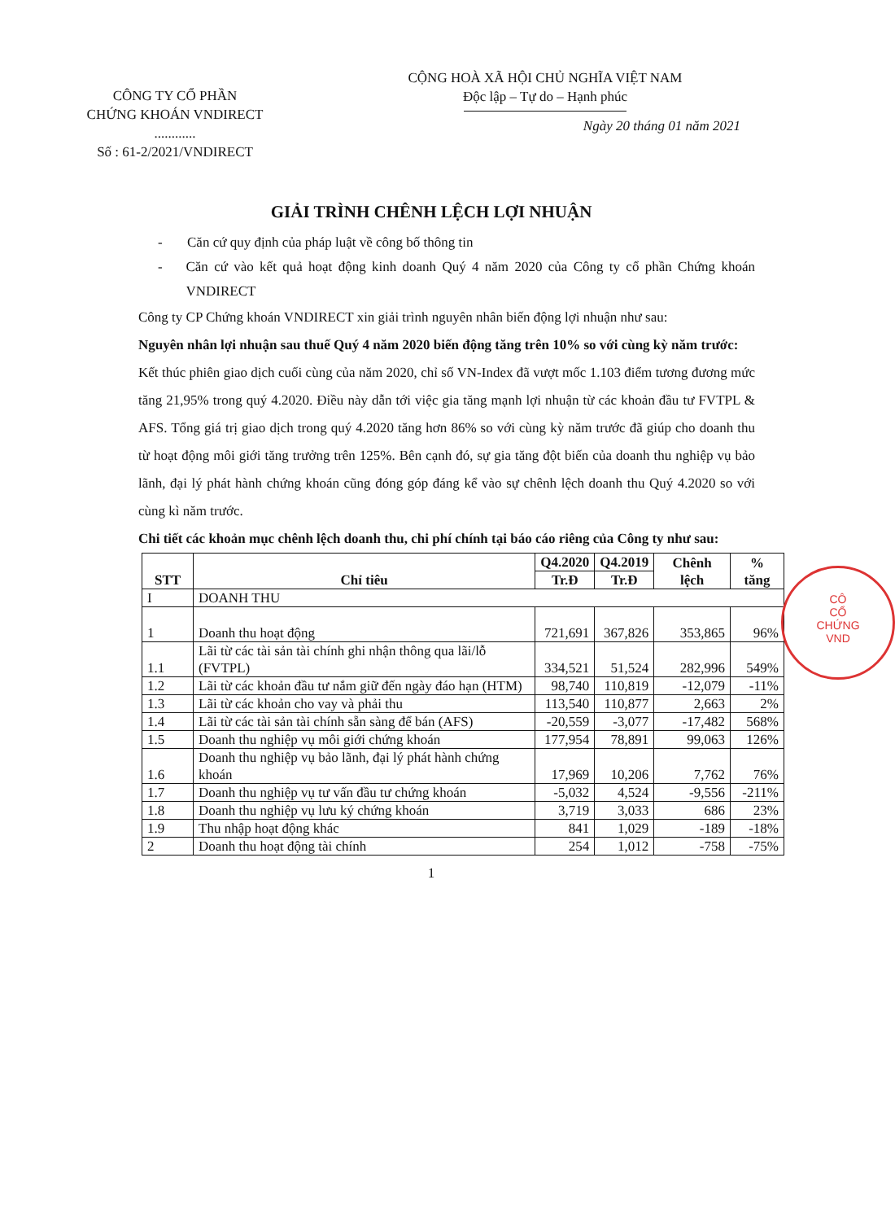CÔNG TY CỔ PHẦN
CHỨNG KHOÁN VNDIRECT
............
Số : 61-2/2021/VNDIRECT
CỘNG HOÀ XÃ HỘI CHỦ NGHĨA VIỆT NAM
Độc lập – Tự do – Hạnh phúc
Ngày 20 tháng 01 năm 2021
GIẢI TRÌNH CHÊNH LỆCH LỢI NHUẬN
- Căn cứ quy định của pháp luật về công bố thông tin
- Căn cứ vào kết quả hoạt động kinh doanh Quý 4 năm 2020 của Công ty cổ phần Chứng khoán VNDIRECT
Công ty CP Chứng khoán VNDIRECT xin giải trình nguyên nhân biến động lợi nhuận như sau:
Nguyên nhân lợi nhuận sau thuế Quý 4 năm 2020 biến động tăng trên 10% so với cùng kỳ năm trước:
Kết thúc phiên giao dịch cuối cùng của năm 2020, chỉ số VN-Index đã vượt mốc 1.103 điểm tương đương mức tăng 21,95% trong quý 4.2020. Điều này dẫn tới việc gia tăng mạnh lợi nhuận từ các khoản đầu tư FVTPL & AFS. Tổng giá trị giao dịch trong quý 4.2020 tăng hơn 86% so với cùng kỳ năm trước đã giúp cho doanh thu từ hoạt động môi giới tăng trưởng trên 125%. Bên cạnh đó, sự gia tăng đột biến của doanh thu nghiệp vụ bảo lãnh, đại lý phát hành chứng khoán cũng đóng góp đáng kể vào sự chênh lệch doanh thu Quý 4.2020 so với cùng kì năm trước.
Chi tiết các khoản mục chênh lệch doanh thu, chi phí chính tại báo cáo riêng của Công ty như sau:
| STT | Chỉ tiêu | Q4.2020 | Q4.2019 | Chênh lệch | % tăng |
| --- | --- | --- | --- | --- | --- |
| | | Tr.Đ | Tr.Đ | | |
| I | DOANH THU | | | | |
| 1 | Doanh thu hoạt động | 721,691 | 367,826 | 353,865 | 96% |
| 1.1 | Lãi từ các tài sản tài chính ghi nhận thông qua lãi/lỗ (FVTPL) | 334,521 | 51,524 | 282,996 | 549% |
| 1.2 | Lãi từ các khoản đầu tư nắm giữ đến ngày đáo hạn (HTM) | 98,740 | 110,819 | -12,079 | -11% |
| 1.3 | Lãi từ các khoản cho vay và phải thu | 113,540 | 110,877 | 2,663 | 2% |
| 1.4 | Lãi từ các tài sản tài chính sẵn sàng để bán (AFS) | -20,559 | -3,077 | -17,482 | 568% |
| 1.5 | Doanh thu nghiệp vụ môi giới chứng khoán | 177,954 | 78,891 | 99,063 | 126% |
| 1.6 | Doanh thu nghiệp vụ bảo lãnh, đại lý phát hành chứng khoán | 17,969 | 10,206 | 7,762 | 76% |
| 1.7 | Doanh thu nghiệp vụ tư vấn đầu tư chứng khoán | -5,032 | 4,524 | -9,556 | -211% |
| 1.8 | Doanh thu nghiệp vụ lưu ký chứng khoán | 3,719 | 3,033 | 686 | 23% |
| 1.9 | Thu nhập hoạt động khác | 841 | 1,029 | -189 | -18% |
| 2 | Doanh thu hoạt động tài chính | 254 | 1,012 | -758 | -75% |
1
CÔ
CỔ
CHỨNG
VND